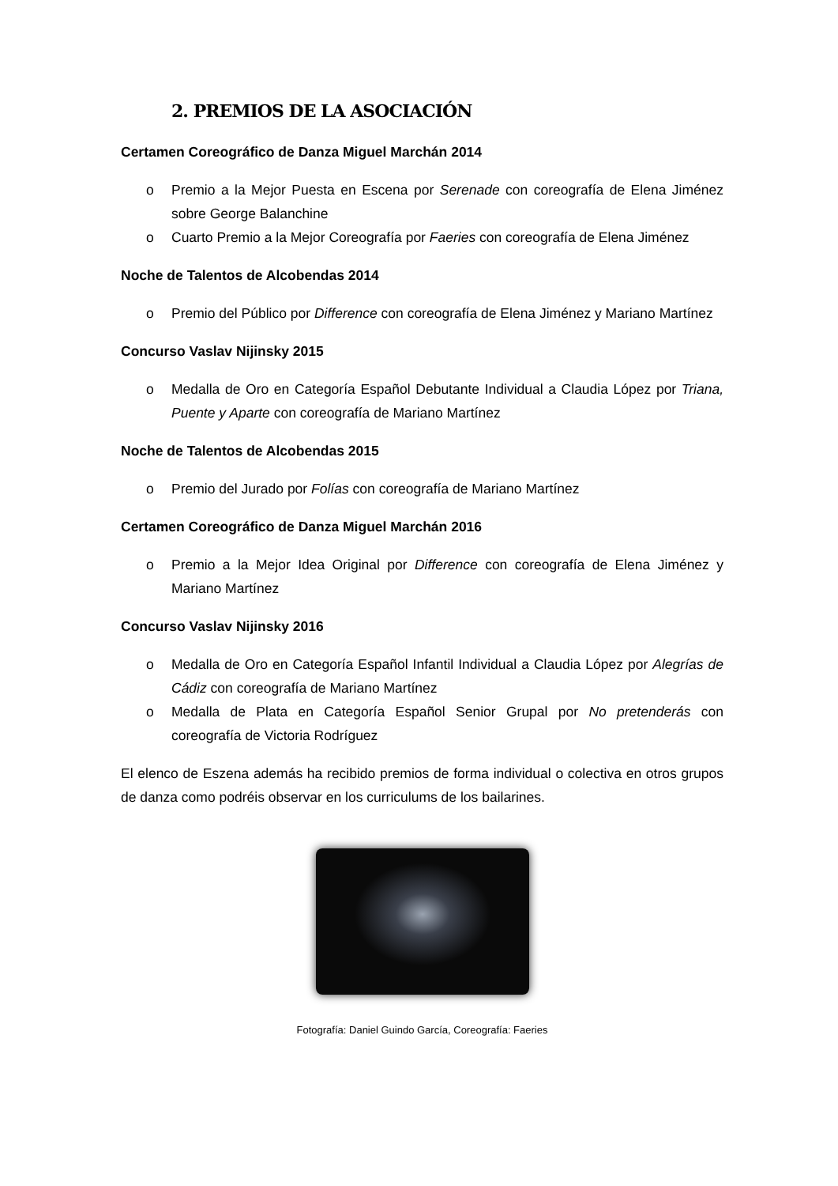2. PREMIOS DE LA ASOCIACIÓN
Certamen Coreográfico de Danza Miguel Marchán 2014
o Premio a la Mejor Puesta en Escena por Serenade con coreografía de Elena Jiménez sobre George Balanchine
o Cuarto Premio a la Mejor Coreografía por Faeries con coreografía de Elena Jiménez
Noche de Talentos de Alcobendas 2014
o Premio del Público por Difference con coreografía de Elena Jiménez y Mariano Martínez
Concurso Vaslav Nijinsky 2015
o Medalla de Oro en Categoría Español Debutante Individual a Claudia López por Triana, Puente y Aparte con coreografía de Mariano Martínez
Noche de Talentos de Alcobendas 2015
o Premio del Jurado por Folías con coreografía de Mariano Martínez
Certamen Coreográfico de Danza Miguel Marchán 2016
o Premio a la Mejor Idea Original por Difference con coreografía de Elena Jiménez y Mariano Martínez
Concurso Vaslav Nijinsky 2016
o Medalla de Oro en Categoría Español Infantil Individual a Claudia López por Alegrías de Cádiz con coreografía de Mariano Martínez
o Medalla de Plata en Categoría Español Senior Grupal por No pretenderás con coreografía de Victoria Rodríguez
El elenco de Eszena además ha recibido premios de forma individual o colectiva en otros grupos de danza como podréis observar en los curriculums de los bailarines.
Fotografía: Daniel Guindo García, Coreografía: Faeries